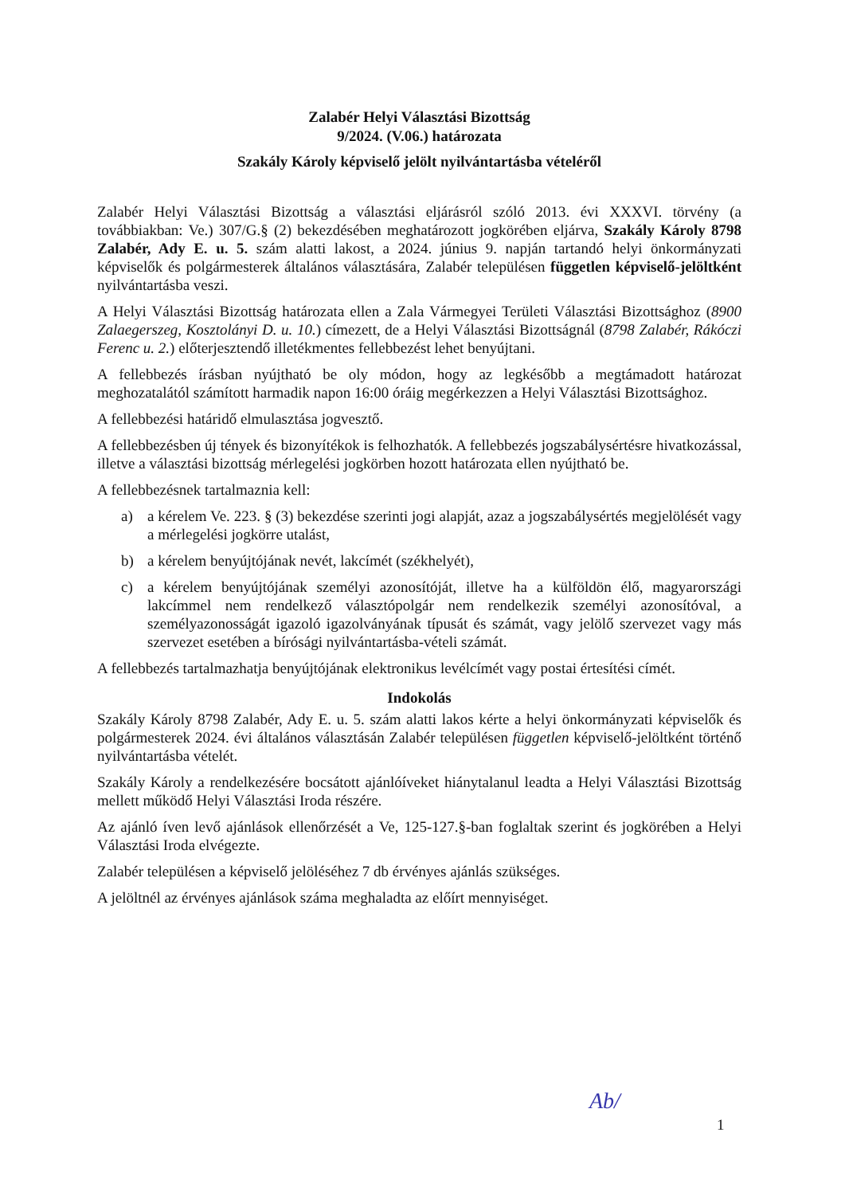Zalabér Helyi Választási Bizottság
9/2024. (V.06.) határozata
Szakály Károly képviselő jelölt nyilvántartásba vételéről
Zalabér Helyi Választási Bizottság a választási eljárásról szóló 2013. évi XXXVI. törvény (a továbbiakban: Ve.) 307/G.§ (2) bekezdésében meghatározott jogkörében eljárva, Szakály Károly 8798 Zalabér, Ady E. u. 5. szám alatti lakost, a 2024. június 9. napján tartandó helyi önkormányzati képviselők és polgármesterek általános választására, Zalabér településen független képviselő-jelöltként nyilvántartásba veszi.
A Helyi Választási Bizottság határozata ellen a Zala Vármegyei Területi Választási Bizottsághoz (8900 Zalaegerszeg, Kosztolányi D. u. 10.) címezett, de a Helyi Választási Bizottságnál (8798 Zalabér, Rákóczi Ferenc u. 2.) előterjesztendő illetékmentes fellebbezést lehet benyújtani.
A fellebbezés írásban nyújtható be oly módon, hogy az legkésőbb a megtámadott határozat meghozatalától számított harmadik napon 16:00 óráig megérkezzen a Helyi Választási Bizottsághoz.
A fellebbezési határidő elmulasztása jogvesztő.
A fellebbezésben új tények és bizonyítékok is felhozhatók. A fellebbezés jogszabálysértésre hivatkozással, illetve a választási bizottság mérlegelési jogkörben hozott határozata ellen nyújtható be.
A fellebbezésnek tartalmaznia kell:
a) a kérelem Ve. 223. § (3) bekezdése szerinti jogi alapját, azaz a jogszabálysértés megjelölését vagy a mérlegelési jogkörre utalást,
b) a kérelem benyújtójának nevét, lakcímét (székhelyét),
c) a kérelem benyújtójának személyi azonosítóját, illetve ha a külföldön élő, magyarországi lakcímmel nem rendelkező választópolgár nem rendelkezik személyi azonosítóval, a személyazonosságát igazoló igazolványának típusát és számát, vagy jelölő szervezet vagy más szervezet esetében a bírósági nyilvántartásba-vételi számát.
A fellebbezés tartalmazhatja benyújtójának elektronikus levélcímét vagy postai értesítési címét.
Indokolás
Szakály Károly 8798 Zalabér, Ady E. u. 5. szám alatti lakos kérte a helyi önkormányzati képviselők és polgármesterek 2024. évi általános választásán Zalabér településen független képviselő-jelöltként történő nyilvántartásba vételét.
Szakály Károly a rendelkezésére bocsátott ajánlóíveket hiánytalanul leadta a Helyi Választási Bizottság mellett működő Helyi Választási Iroda részére.
Az ajánló íven levő ajánlások ellenőrzését a Ve, 125-127.§-ban foglaltak szerint és jogkörében a Helyi Választási Iroda elvégezte.
Zalabér településen a képviselő jelöléséhez 7 db érvényes ajánlás szükséges.
A jelöltnél az érvényes ajánlások száma meghaladta az előírt mennyiséget.
Ab/
1